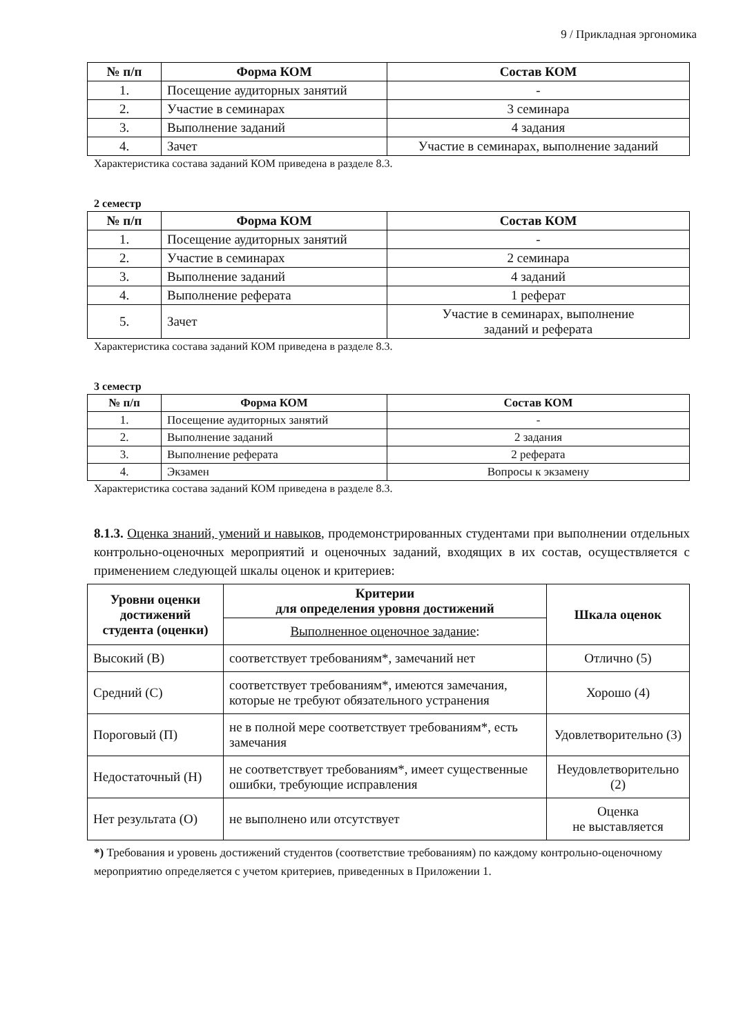9 / Прикладная эргономика
| № п/п | Форма КОМ | Состав КОМ |
| --- | --- | --- |
| 1. | Посещение аудиторных занятий | - |
| 2. | Участие в семинарах | 3 семинара |
| 3. | Выполнение заданий | 4 задания |
| 4. | Зачет | Участие в семинарах, выполнение заданий |
Характеристика состава заданий КОМ приведена в разделе 8.3.
2 семестр
| № п/п | Форма КОМ | Состав КОМ |
| --- | --- | --- |
| 1. | Посещение аудиторных занятий | - |
| 2. | Участие в семинарах | 2 семинара |
| 3. | Выполнение заданий | 4 заданий |
| 4. | Выполнение реферата | 1 реферат |
| 5. | Зачет | Участие в семинарах, выполнение заданий и реферата |
Характеристика состава заданий КОМ приведена в разделе 8.3.
3 семестр
| № п/п | Форма КОМ | Состав КОМ |
| --- | --- | --- |
| 1. | Посещение аудиторных занятий | - |
| 2. | Выполнение заданий | 2 задания |
| 3. | Выполнение реферата | 2 реферата |
| 4. | Экзамен | Вопросы к экзамену |
Характеристика состава заданий КОМ приведена в разделе 8.3.
8.1.3. Оценка знаний, умений и навыков, продемонстрированных студентами при выполнении отдельных контрольно-оценочных мероприятий и оценочных заданий, входящих в их состав, осуществляется с применением следующей шкалы оценок и критериев:
| Уровни оценки достижений студента (оценки) | Критерии для определения уровня достижений | Шкала оценок |
| --- | --- | --- |
| | Выполненное оценочное задание : | |
| Высокий (В) | соответствует требованиям*, замечаний нет | Отлично (5) |
| Средний (С) | соответствует требованиям*, имеются замечания, которые не требуют обязательного устранения | Хорошо (4) |
| Пороговый (П) | не в полной мере соответствует требованиям*, есть замечания | Удовлетворительно (3) |
| Недостаточный (Н) | не соответствует требованиям*, имеет существенные ошибки, требующие исправления | Неудовлетворительно (2) |
| Нет результата (О) | не выполнено или отсутствует | Оценка не выставляется |
*) Требования и уровень достижений студентов (соответствие требованиям) по каждому контрольно-оценочному мероприятию определяется с учетом критериев, приведенных в Приложении 1.